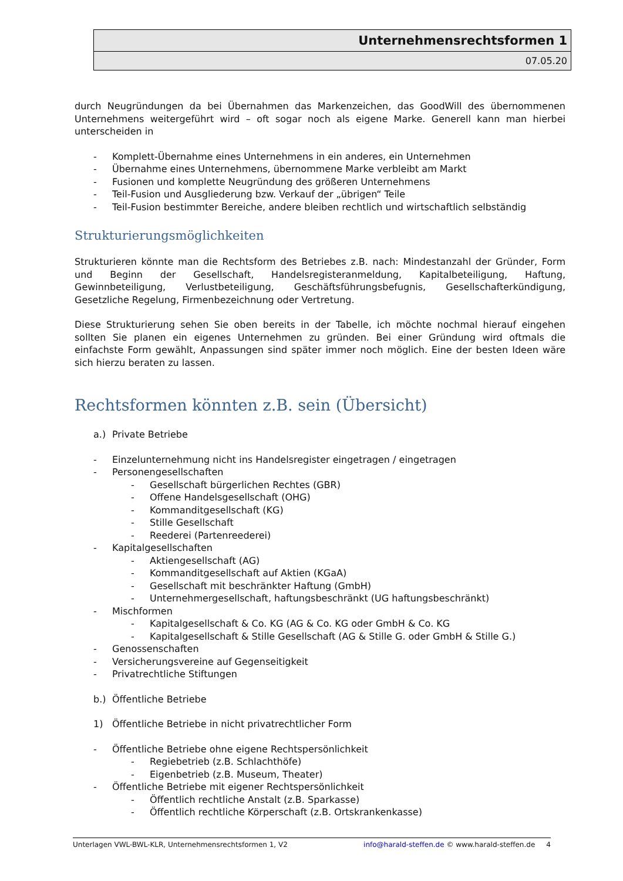Unternehmensrechtsformen 1
07.05.20
durch Neugründungen da bei Übernahmen das Markenzeichen, das GoodWill des übernommenen Unternehmens weitergeführt wird – oft sogar noch als eigene Marke. Generell kann man hierbei unterscheiden in
- Komplett-Übernahme eines Unternehmens in ein anderes, ein Unternehmen
- Übernahme eines Unternehmens, übernommene Marke verbleibt am Markt
- Fusionen und komplette Neugründung des größeren Unternehmens
- Teil-Fusion und Ausgliederung bzw. Verkauf der „übrigen“ Teile
- Teil-Fusion bestimmter Bereiche, andere bleiben rechtlich und wirtschaftlich selbständig
Strukturierungsmöglichkeiten
Strukturieren könnte man die Rechtsform des Betriebes z.B. nach: Mindestanzahl der Gründer, Form und Beginn der Gesellschaft, Handelsregisteranmeldung, Kapitalbeteiligung, Haftung, Gewinnbeteiligung, Verlustbeteiligung, Geschäftsführungsbefugnis, Gesellschafterkündigung, Gesetzliche Regelung, Firmenbezeichnung oder Vertretung.
Diese Strukturierung sehen Sie oben bereits in der Tabelle, ich möchte nochmal hierauf eingehen sollten Sie planen ein eigenes Unternehmen zu gründen. Bei einer Gründung wird oftmals die einfachste Form gewählt, Anpassungen sind später immer noch möglich. Eine der besten Ideen wäre sich hierzu beraten zu lassen.
Rechtsformen könnten z.B. sein (Übersicht)
a.) Private Betriebe
- Einzelunternehmung nicht ins Handelsregister eingetragen / eingetragen
- Personengesellschaften
- Gesellschaft bürgerlichen Rechtes (GBR)
- Offene Handelsgesellschaft (OHG)
- Kommanditgesellschaft (KG)
- Stille Gesellschaft
- Reederei (Partenreederei)
- Kapitalgesellschaften
- Aktiengesellschaft (AG)
- Kommanditgesellschaft auf Aktien (KGaA)
- Gesellschaft mit beschränkter Haftung (GmbH)
- Unternehmergesellschaft, haftungsbeschränkt (UG haftungsbeschränkt)
- Mischformen
- Kapitalgesellschaft & Co. KG (AG & Co. KG oder GmbH & Co. KG
- Kapitalgesellschaft & Stille Gesellschaft (AG & Stille G. oder GmbH & Stille G.)
- Genossenschaften
- Versicherungsvereine auf Gegenseitigkeit
- Privatrechtliche Stiftungen
b.) Öffentliche Betriebe
1) Öffentliche Betriebe in nicht privatrechtlicher Form
- Öffentliche Betriebe ohne eigene Rechtspersönlichkeit
- Regiebetrieb (z.B. Schlachthöfe)
- Eigenbetrieb (z.B. Museum, Theater)
- Öffentliche Betriebe mit eigener Rechtspersönlichkeit
- Öffentlich rechtliche Anstalt (z.B. Sparkasse)
- Öffentlich rechtliche Körperschaft (z.B. Ortskrankenkasse)
Unterlagen VWL-BWL-KLR, Unternehmensrechtsformen 1, V2 info@harald-steffen.de © www.harald-steffen.de 4